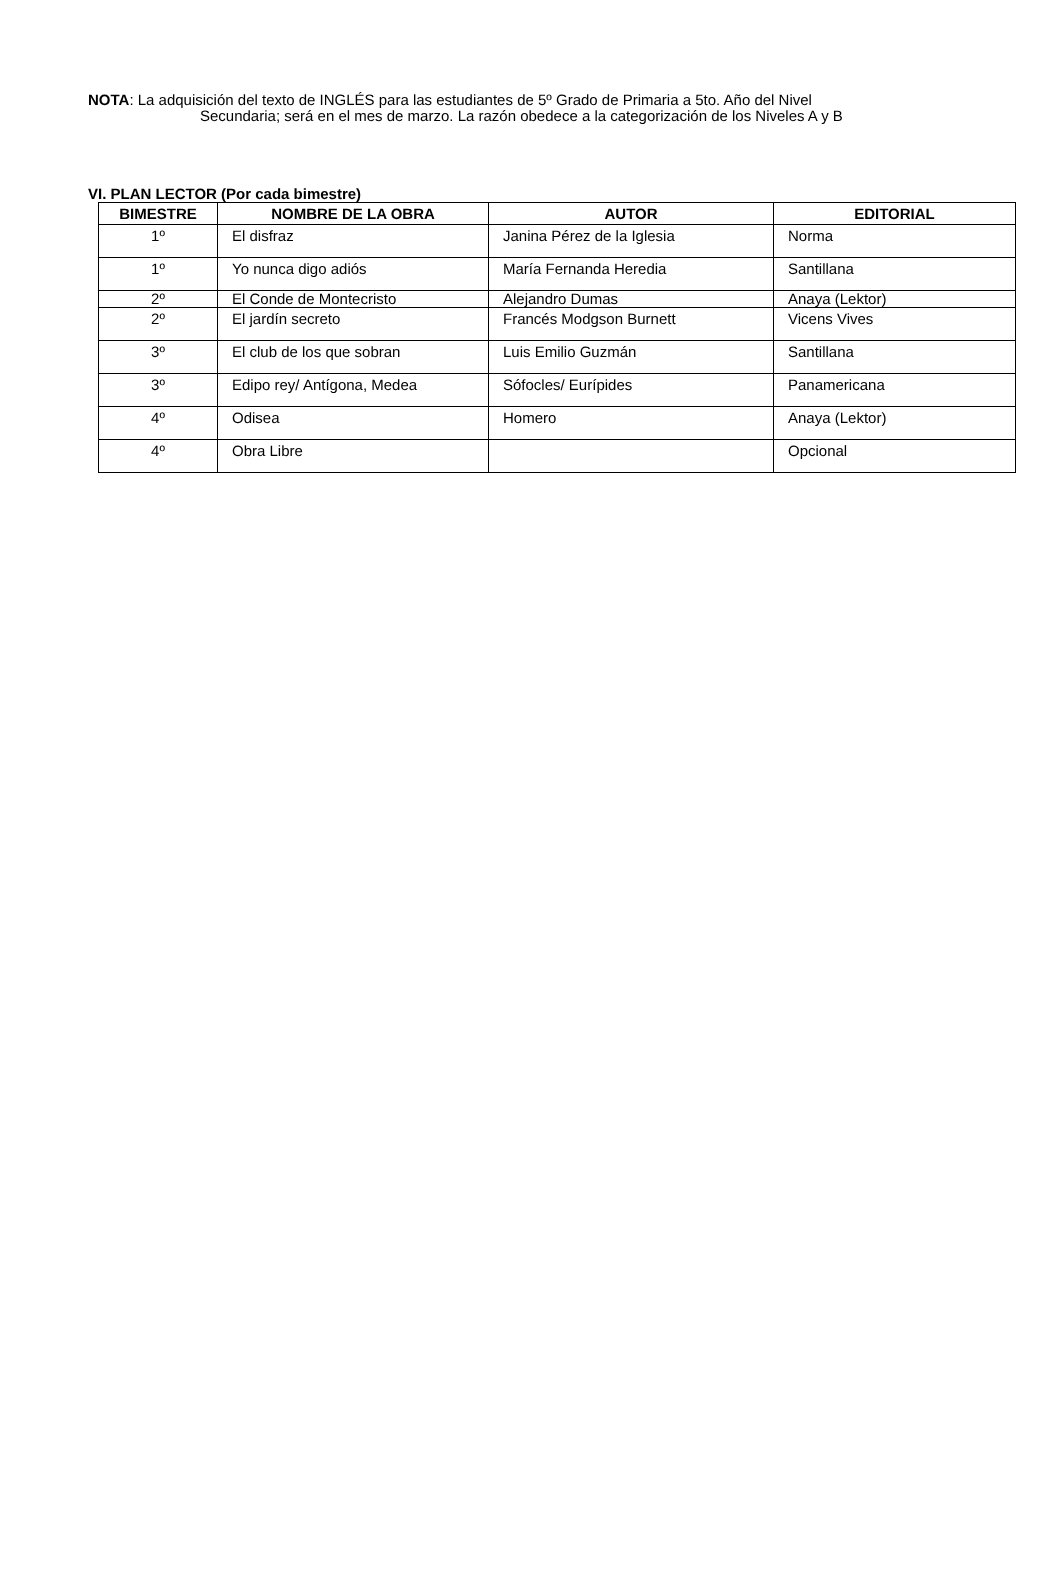NOTA: La adquisición del texto de INGLÉS para las estudiantes de 5º Grado de Primaria a 5to. Año del Nivel
Secundaria; será en el mes de marzo. La razón obedece a la categorización de los Niveles A y B
VI. PLAN LECTOR (Por cada bimestre)
| BIMESTRE | NOMBRE DE LA OBRA | AUTOR | EDITORIAL |
| --- | --- | --- | --- |
| 1º | El disfraz | Janina Pérez de la Iglesia | Norma |
| 1º | Yo nunca digo adiós | María Fernanda Heredia | Santillana |
| 2º | El Conde de Montecristo | Alejandro Dumas | Anaya (Lektor) |
| 2º | El jardín secreto | Francés Modgson Burnett | Vicens Vives |
| 3º | El club de los que sobran | Luis Emilio Guzmán | Santillana |
| 3º | Edipo rey/ Antígona, Medea | Sófocles/ Eurípides | Panamericana |
| 4º | Odisea | Homero | Anaya (Lektor) |
| 4º | Obra Libre | | Opcional |